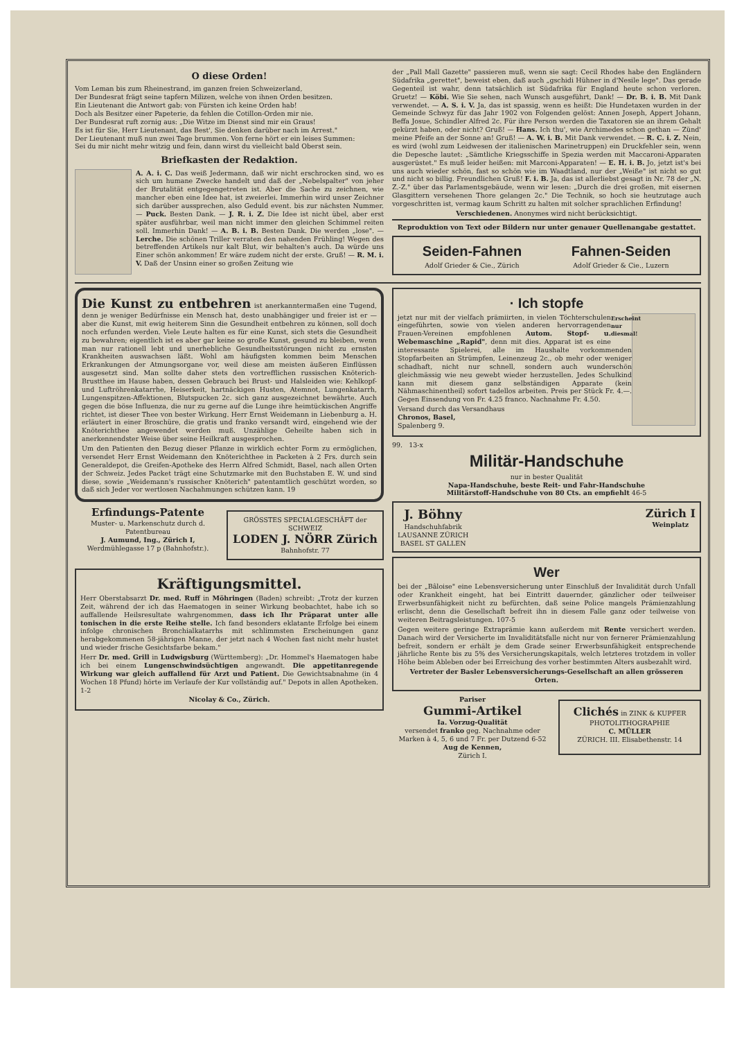O diese Orden!
Vom Leman bis zum Rheinestrand, im ganzen freien Schweizerland,
Der Bundesrat frägt seine tapfern Milizen, welche von ihnen Orden besitzen.
Ein Lieutenant die Antwort gab: von Fürsten ich keine Orden hab!
Doch als Besitzer einer Papeterie, da fehlen die Cotillon-Orden mir nie.
Der Bundesrat ruft zornig aus: „Die Witze im Dienst sind mir ein Graus!
Es ist für Sie, Herr Lieutenant, das Best', Sie denken darüber nach im Arrest."
Der Lieutenant muß nun zwei Tage brummen. Von ferne hört er ein leises Summen:
Sei du mir nicht mehr witzig und fein, dann wirst du vielleicht bald Oberst sein.
Briefkasten der Redaktion.
A. A. i. C. Das weiß Jedermann, daß wir nicht erschrocken sind, wo es sich um humane Zwecke handelt und daß der „Nebelspalter" von jeher der Brutalität entgegengetreten ist. Aber die Sache zu zeichnen, wie mancher eben eine Idee hat, ist zweierlei. Immerhin wird unser Zeichner sich darüber aussprechen, also Geduld event. bis zur nächsten Nummer. — Puck. Besten Dank. — J. R. i. Z. Die Idee ist nicht übel, aber erst später ausführbar, weil man nicht immer den gleichen Schimmel reiten soll. Immerhin Dank! — A. B. i. B. Besten Dank. Die werden „lose". — Lerche. Die schönen Triller verraten den nahenden Frühling! Wegen des betreffenden Artikels nur kalt Blut, wir behalten's auch. Da würde uns Einer schön ankommen! Er wäre zudem nicht der erste. Gruß! — R. M. i. V. Daß der Unsinn einer so großen Zeitung wie
der „Pall Mall Gazette" passieren muß, wenn sie sagt: Cecil Rhodes habe den Engländern Südafrika „gerettet", beweist eben, daß auch „gschidi Hühner in d'Nesile lege". Das gerade Gegenteil ist wahr, denn tatsächlich ist Südafrika für England heute schon verloren. Gruetz! — Köbi. Wie Sie sehen, nach Wunsch ausgeführt, Dank! — Dr. B. i. B. Mit Dank verwendet. — A. S. i. V. Ja, das ist spassig, wenn es heißt: Die Hundetaxen wurden in der Gemeinde Schwyz für das Jahr 1902 von Folgenden gelöst: Annen Joseph, Appert Johann, Beffa Josue, Schindler Alfred 2c. Für ihre Person werden die Taxatoren sie an ihrem Gehalt gekürzt haben, oder nicht? Gruß! — Hans. Ich thu', wie Archimedes schon gethan — Zünd' meine Pfeife an der Sonne an! Gruß! — A. W. i. B. Mit Dank verwendet. — R. C. i. Z. Nein, es wird (wohl zum Leidwesen der italienischen Marinetruppen) ein Druckfehler sein, wenn die Depesche lautet: „Sämtliche Kriegsschiffe in Spezia werden mit Maccaroni-Apparaten ausgerüstet." Es muß leider heißen: mit Marconi-Apparaten! — E. H. i. B. Jo, jetzt ist's bei uns auch wieder schön, fast so schön wie im Waadtland, nur der „Weiße" ist nicht so gut und nicht so billig. Freundlichen Gruß! F. i. B. Ja, das ist allerliebst gesagt in Nr. 78 der „N. Z.-Z." über das Parlamentsgebäude, wenn wir lesen: „Durch die drei großen, mit eisernen Glasgittern versehenen Thore gelangen 2c." Die Technik, so hoch sie heutzutage auch vorgeschritten ist, vermag kaum Schritt zu halten mit solcher sprachlichen Erfindung!
Verschiedenen. Anonymes wird nicht berücksichtigt.
Reproduktion von Text oder Bildern nur unter genauer Quellenangabe gestattet.
Seiden-Fahnen
Adolf Grieder & Cie., Zürich
Fahnen-Seiden
Adolf Grieder & Cie., Luzern
Die Kunst zu entbehren ist anerkanntermaßen eine Tugend, denn je weniger Bedürfnisse ein Mensch hat, desto unabhängiger und freier ist er — aber die Kunst, mit ewig heiterem Sinn die Gesundheit entbehren zu können, soll doch noch erfunden werden. Viele Leute halten es für eine Kunst, sich stets die Gesundheit zu bewahren; eigentlich ist es aber gar keine so große Kunst, gesund zu bleiben, wenn man nur rationell lebt und unerhebliche Gesundheitsstörungen nicht zu ernsten Krankheiten auswachsen läßt. Wohl am häufigsten kommen beim Menschen Erkrankungen der Atmungsorgane vor, weil diese am meisten äußeren Einflüssen ausgesetzt sind. Man sollte daher stets den vortrefflichen russischen Knöterich-Brustthee im Hause haben, dessen Gebrauch bei Brust- und Halsleiden wie: Kehlkopf- und Luftröhrenkatarrhe, Heiserkeit, hartnäckigen Husten, Atemnot, Lungenkatarrh, Lungenspitzen-Affektionen, Blutspucken 2c. sich ganz ausgezeichnet bewährte. Auch gegen die böse Influenza, die nur zu gerne auf die Lunge ihre heimtückischen Angriffe richtet, ist dieser Thee von bester Wirkung. Herr Ernst Weidemann in Liebenburg a. H. erläutert in einer Broschüre, die gratis und franko versandt wird, eingehend wie der Knöterichthee angewendet werden muß. Unzählige Geheilte haben sich in anerkennendster Weise über seine Heilkraft ausgesprochen.
Um den Patienten den Bezug dieser Pflanze in wirklich echter Form zu ermöglichen, versendet Herr Ernst Weidemann den Knöterichthee in Packeten à 2 Frs. durch sein Generaldepot, die Greifen-Apotheke des Herrn Alfred Schmidt, Basel, nach allen Orten der Schweiz. Jedes Packet trägt eine Schutzmarke mit den Buchstaben E. W. und sind diese, sowie „Weidemann's russischer Knöterich" patentamtlich geschützt worden, so daß sich Jeder vor wertlosen Nachahmungen schützen kann. 19
Erfindungs-Patente
Muster- u. Markenschutz durch d. Patentbureau
J. Aumund, Ing., Zürich I,
Werdmühlegasse 17 p (Bahnhofstr.).
GRÖSSTES SPECIALGESCHÄFT der SCHWEIZ
LODEN J. NÖRR Zürich
Bahnhofstr. 77
Kräftigungsmittel.
Herr Oberstabsarzt Dr. med. Ruff in Möhringen (Baden) schreibt: „Trotz der kurzen Zeit, während der ich das Haematogen in seiner Wirkung beobachtet, habe ich so auffallende Heilsresultate wahrgenommen, dass ich Ihr Präparat unter alle tonischen in die erste Reihe stelle. Ich fand besonders eklatante Erfolge bei einem infolge chronischen Bronchialkatarrhs mit schlimmsten Erscheinungen ganz herabgekommenen 58-jährigen Manne, der jetzt nach 4 Wochen fast nicht mehr hustet und wieder frische Gesichtsfarbe bekam."
Herr Dr. med. Grill in Ludwigsburg (Württemberg): „Dr. Hommel's Haematogen habe ich bei einem Lungenschwindsüchtigen angewandt. Die appetitanregende Wirkung war gleich auffallend für Arzt und Patient. Die Gewichtsabnahme (in 4 Wochen 18 Pfund) hörte im Verlaufe der Kur vollständig auf." Depots in allen Apotheken. 1-2
Nicolay & Co., Zürich.
· Ich stopfe
Erscheint nur diesmal!
jetzt nur mit der vielfach prämiirten, in vielen Töchterschulen eingeführten, sowie von vielen anderen hervorragenden Frauen-Vereinen empfohlenen Autom. Stopf- u. Webemaschine „Rapid", denn mit dies. Apparat ist es eine interessante Spielerei, alle im Haushalte vorkommenden Stopfarbeiten an Strümpfen, Leinenzeug 2c., ob mehr oder weniger schadhaft, nicht nur schnell, sondern auch wunderschön gleichmässig wie neu gewebt wieder herzustellen. Jedes Schulkind kann mit diesem ganz selbständigen Apparate (kein Nähmaschinentheil) sofort tadellos arbeiten. Preis per Stück Fr. 4.—. Gegen Einsendung von Fr. 4.25 franco. Nachnahme Fr. 4.50.
Versand durch das Versandhaus
Chronos, Basel,
Spalenberg 9.
99. 13-x
Militär-Handschuhe
nur in bester Qualität
Napa-Handschuhe, beste Reit- und Fahr-Handschuhe
Militärstoff-Handschuhe von 80 Cts. an empfiehlt 46-5
J. Böhny
Handschuhfabrik
LAUSANNE ZÜRICH
BASEL ST GALLEN
Zürich I
Weinplatz
Wer
bei der „Bâloise" eine Lebensversicherung unter Einschluß der Invalidität durch Unfall oder Krankheit eingeht, hat bei Eintritt dauernder, gänzlicher oder teilweiser Erwerbsunfähigkeit nicht zu befürchten, daß seine Police mangels Prämienzahlung erlischt, denn die Gesellschaft befreit ihn in diesem Falle ganz oder teilweise von weiteren Beitragsleistungen. 107-5
Gegen weitere geringe Extraprämie kann außerdem mit Rente versichert werden. Danach wird der Versicherte im Invaliditätsfalle nicht nur von fernerer Prämienzahlung befreit, sondern er erhält je dem Grade seiner Erwerbsunfähigkeit entsprechende jährliche Rente bis zu 5% des Versicherungskapitals, welch letzteres trotzdem in voller Höhe beim Ableben oder bei Erreichung des vorher bestimmten Alters ausbezahlt wird.
Vertreter der Basler Lebensversicherungs-Gesellschaft an allen grösseren Orten.
Pariser
Gummi-Artikel
Ia. Vorzug-Qualität
versendet franko geg. Nachnahme oder Marken à 4, 5, 6 und 7 Fr. per Dutzend 6-52
Aug de Kennen,
Zürich I.
Clichés in ZINK & KUPFER
PHOTOLITHOGRAPHIE
C. MÜLLER
ZÜRICH. III. Elisabethenstr. 14